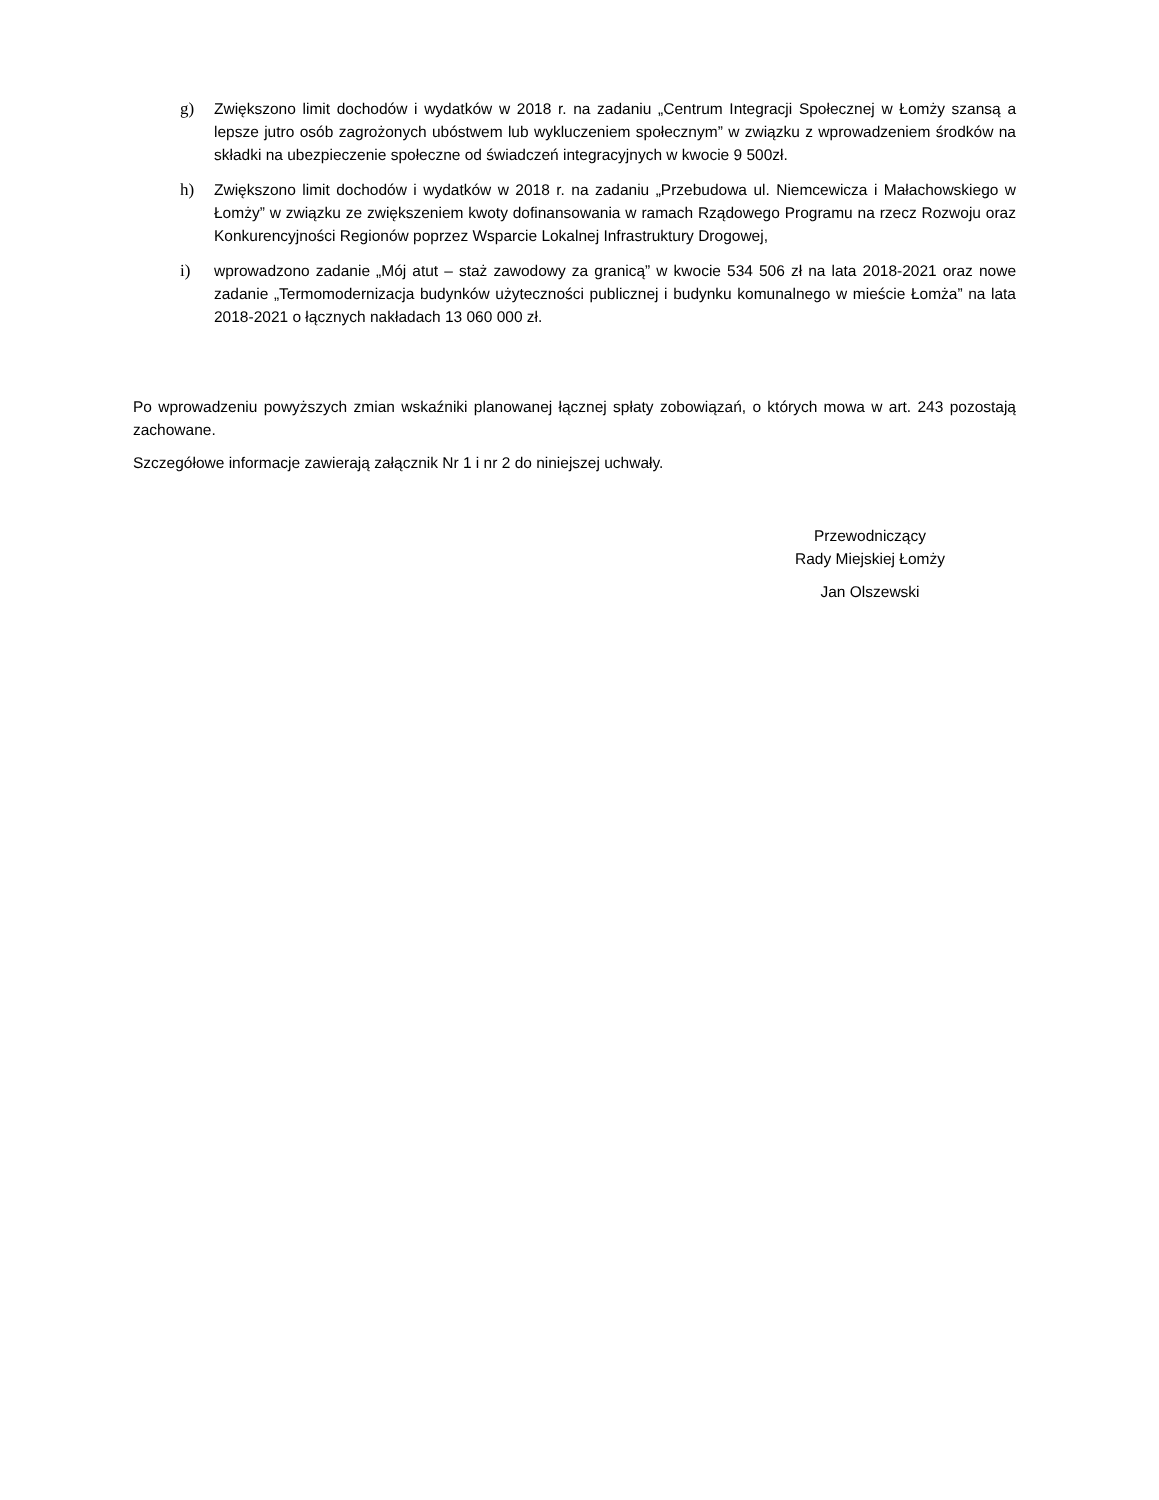g) Zwiększono limit dochodów i wydatków w 2018 r. na zadaniu „Centrum Integracji Społecznej w Łomży szansą a lepsze jutro osób zagrożonych ubóstwem lub wykluczeniem społecznym” w związku z wprowadzeniem środków na składki na ubezpieczenie społeczne od świadczeń integracyjnych w kwocie 9 500zł.
h) Zwiększono limit dochodów i wydatków w 2018 r. na zadaniu „Przebudowa ul. Niemcewicza i Małachowskiego w Łomży” w związku ze zwiększeniem kwoty dofinansowania w ramach Rządowego Programu na rzecz Rozwoju oraz Konkurencyjności Regionów poprzez Wsparcie Lokalnej Infrastruktury Drogowej,
i) wprowadzono zadanie „Mój atut – staż zawodowy za granicą” w kwocie 534 506 zł na lata 2018-2021 oraz nowe zadanie „Termomodernizacja budynków użyteczności publicznej i budynku komunalnego w mieście Łomża” na lata 2018-2021 o łącznych nakładach 13 060 000 zł.
Po wprowadzeniu powyższych zmian wskaźniki planowanej łącznej spłaty zobowiązań, o których mowa w art. 243 pozostają zachowane.
Szczegółowe informacje zawierają załącznik Nr 1 i nr 2 do niniejszej uchwały.
Przewodniczący
Rady Miejskiej Łomży
Jan Olszewski